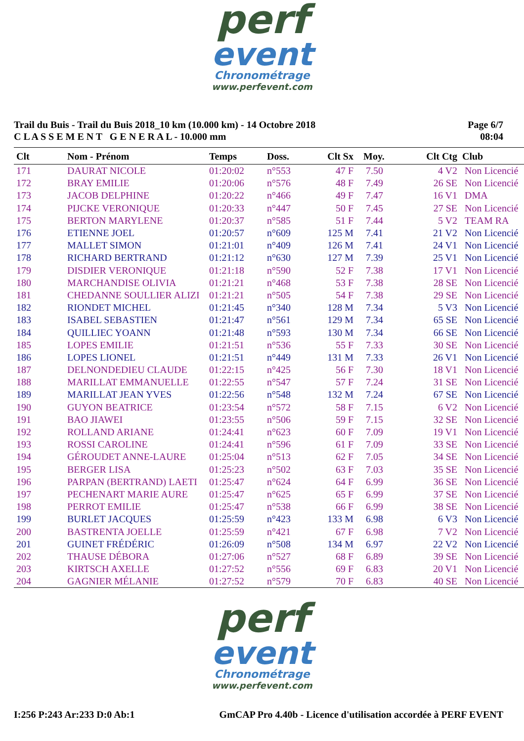perf
event
Chronométrage
www.perfevent.com
Trail du Buis - Trail du Buis 2018_10 km (10.000 km) - 14 Octobre 2018
C L A S S E M E N T G E N E R A L - 10.000 mm
Page 6/7
08:04
| Clt | Nom - Prénom | Temps | Doss. | Clt Sx | Moy. | Clt Ctg | Club |
| --- | --- | --- | --- | --- | --- | --- | --- |
| 171 | DAURAT NICOLE | 01:20:02 | n°553 | 47 F | 7.50 | 4 V2 | Non Licencié |
| 172 | BRAY EMILIE | 01:20:06 | n°576 | 48 F | 7.49 | 26 SE | Non Licencié |
| 173 | JACOB DELPHINE | 01:20:22 | n°466 | 49 F | 7.47 | 16 V1 | DMA |
| 174 | PIJCKE VERONIQUE | 01:20:33 | n°447 | 50 F | 7.45 | 27 SE | Non Licencié |
| 175 | BERTON MARYLENE | 01:20:37 | n°585 | 51 F | 7.44 | 5 V2 | TEAM RA |
| 176 | ETIENNE JOEL | 01:20:57 | n°609 | 125 M | 7.41 | 21 V2 | Non Licencié |
| 177 | MALLET SIMON | 01:21:01 | n°409 | 126 M | 7.41 | 24 V1 | Non Licencié |
| 178 | RICHARD BERTRAND | 01:21:12 | n°630 | 127 M | 7.39 | 25 V1 | Non Licencié |
| 179 | DISDIER VERONIQUE | 01:21:18 | n°590 | 52 F | 7.38 | 17 V1 | Non Licencié |
| 180 | MARCHANDISE OLIVIA | 01:21:21 | n°468 | 53 F | 7.38 | 28 SE | Non Licencié |
| 181 | CHEDANNE SOULLIER ALIZI | 01:21:21 | n°505 | 54 F | 7.38 | 29 SE | Non Licencié |
| 182 | RIONDET MICHEL | 01:21:45 | n°340 | 128 M | 7.34 | 5 V3 | Non Licencié |
| 183 | ISABEL SEBASTIEN | 01:21:47 | n°561 | 129 M | 7.34 | 65 SE | Non Licencié |
| 184 | QUILLIEC YOANN | 01:21:48 | n°593 | 130 M | 7.34 | 66 SE | Non Licencié |
| 185 | LOPES EMILIE | 01:21:51 | n°536 | 55 F | 7.33 | 30 SE | Non Licencié |
| 186 | LOPES LIONEL | 01:21:51 | n°449 | 131 M | 7.33 | 26 V1 | Non Licencié |
| 187 | DELNONDEDIEU CLAUDE | 01:22:15 | n°425 | 56 F | 7.30 | 18 V1 | Non Licencié |
| 188 | MARILLAT EMMANUELLE | 01:22:55 | n°547 | 57 F | 7.24 | 31 SE | Non Licencié |
| 189 | MARILLAT JEAN YVES | 01:22:56 | n°548 | 132 M | 7.24 | 67 SE | Non Licencié |
| 190 | GUYON BEATRICE | 01:23:54 | n°572 | 58 F | 7.15 | 6 V2 | Non Licencié |
| 191 | BAO JIAWEI | 01:23:55 | n°506 | 59 F | 7.15 | 32 SE | Non Licencié |
| 192 | ROLLAND ARIANE | 01:24:41 | n°623 | 60 F | 7.09 | 19 V1 | Non Licencié |
| 193 | ROSSI CAROLINE | 01:24:41 | n°596 | 61 F | 7.09 | 33 SE | Non Licencié |
| 194 | GÉROUDET ANNE-LAURE | 01:25:04 | n°513 | 62 F | 7.05 | 34 SE | Non Licencié |
| 195 | BERGER LISA | 01:25:23 | n°502 | 63 F | 7.03 | 35 SE | Non Licencié |
| 196 | PARPAN (BERTRAND) LAETI | 01:25:47 | n°624 | 64 F | 6.99 | 36 SE | Non Licencié |
| 197 | PECHENART MARIE AURE | 01:25:47 | n°625 | 65 F | 6.99 | 37 SE | Non Licencié |
| 198 | PERROT EMILIE | 01:25:47 | n°538 | 66 F | 6.99 | 38 SE | Non Licencié |
| 199 | BURLET JACQUES | 01:25:59 | n°423 | 133 M | 6.98 | 6 V3 | Non Licencié |
| 200 | BASTRENTA JOELLE | 01:25:59 | n°421 | 67 F | 6.98 | 7 V2 | Non Licencié |
| 201 | GUINET FRÉDÉRIC | 01:26:09 | n°508 | 134 M | 6.97 | 22 V2 | Non Licencié |
| 202 | THAUSE DÉBORA | 01:27:06 | n°527 | 68 F | 6.89 | 39 SE | Non Licencié |
| 203 | KIRTSCH AXELLE | 01:27:52 | n°556 | 69 F | 6.83 | 20 V1 | Non Licencié |
| 204 | GAGNIER MÉLANIE | 01:27:52 | n°579 | 70 F | 6.83 | 40 SE | Non Licencié |
perf
event
Chronométrage
www.perfevent.com
I:256 P:243 Ar:233 D:0 Ab:1 GmCAP Pro 4.40b - Licence d'utilisation accordée à PERF EVENT